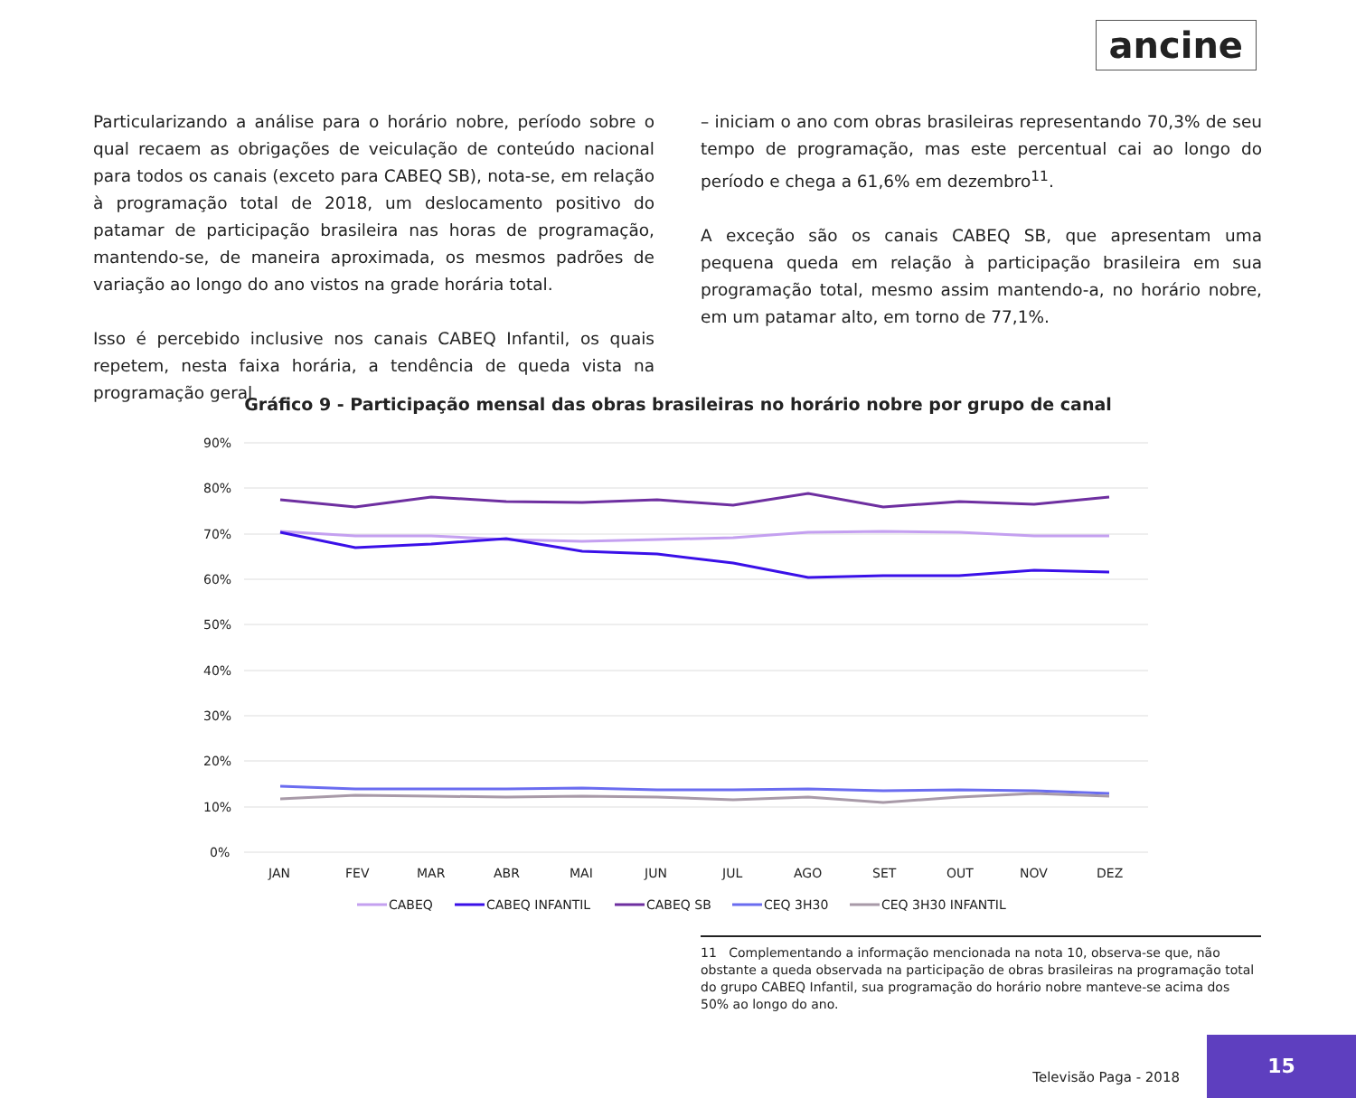ancine
Particularizando a análise para o horário nobre, período sobre o qual recaem as obrigações de veiculação de conteúdo nacional para todos os canais (exceto para CABEQ SB), nota-se, em relação à programação total de 2018, um deslocamento positivo do patamar de participação brasileira nas horas de programação, mantendo-se, de maneira aproximada, os mesmos padrões de variação ao longo do ano vistos na grade horária total.
Isso é percebido inclusive nos canais CABEQ Infantil, os quais repetem, nesta faixa horária, a tendência de queda vista na programação geral
– iniciam o ano com obras brasileiras representando 70,3% de seu tempo de programação, mas este percentual cai ao longo do período e chega a 61,6% em dezembro<sup>11</sup>.
A exceção são os canais CABEQ SB, que apresentam uma pequena queda em relação à participação brasileira em sua programação total, mesmo assim mantendo-a, no horário nobre, em um patamar alto, em torno de 77,1%.
Gráfico 9 - Participação mensal das obras brasileiras no horário nobre por grupo de canal
90%
80%
70%
60%
50%
40%
30%
20%
10%
0%
JAN
FEV
MAR
ABR
MAI
JUN
JUL
AGO
SET
OUT
NOV
DEZ
CABEQ
CABEQ INFANTIL
CABEQ SB
CEQ 3H30
CEQ 3H30 INFANTIL
11 Complementando a informação mencionada na nota 10, observa-se que, não obstante a queda observada na participação de obras brasileiras na programação total do grupo CABEQ Infantil, sua programação do horário nobre manteve-se acima dos 50% ao longo do ano.
Televisão Paga - 2018 15